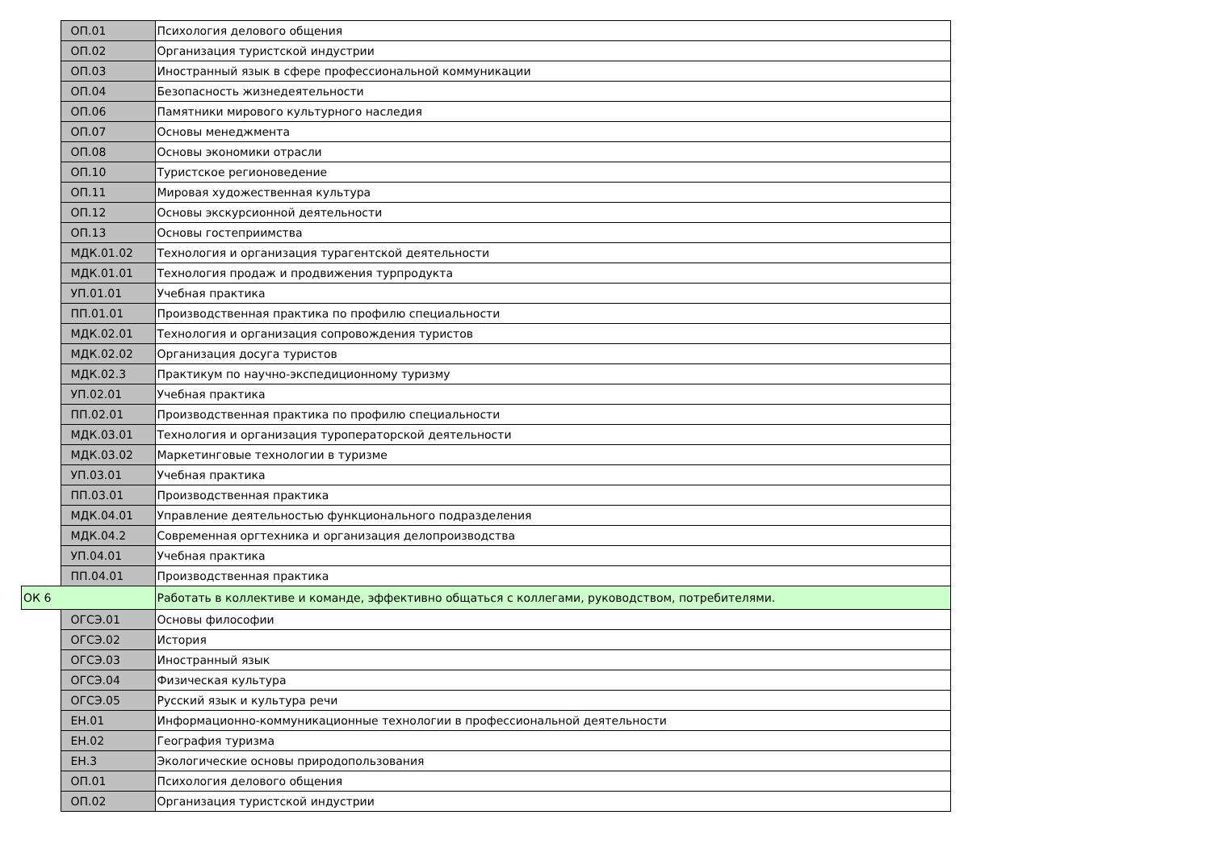| | ОП.01 | Психология делового общения |
| | ОП.02 | Организация туристской индустрии |
| | ОП.03 | Иностранный язык в сфере профессиональной коммуникации |
| | ОП.04 | Безопасность жизнедеятельности |
| | ОП.06 | Памятники мирового культурного наследия |
| | ОП.07 | Основы менеджмента |
| | ОП.08 | Основы экономики отрасли |
| | ОП.10 | Туристское регионоведение |
| | ОП.11 | Мировая художественная культура |
| | ОП.12 | Основы экскурсионной деятельности |
| | ОП.13 | Основы гостеприимства |
| | МДК.01.02 | Технология и организация турагентской деятельности |
| | МДК.01.01 | Технология продаж и продвижения турпродукта |
| | УП.01.01 | Учебная практика |
| | ПП.01.01 | Производственная практика по профилю специальности |
| | МДК.02.01 | Технология и организация сопровождения туристов |
| | МДК.02.02 | Организация досуга туристов |
| | МДК.02.3 | Практикум по научно-экспедиционному туризму |
| | УП.02.01 | Учебная практика |
| | ПП.02.01 | Производственная практика по профилю специальности |
| | МДК.03.01 | Технология и организация туроператорской деятельности |
| | МДК.03.02 | Маркетинговые технологии в туризме |
| | УП.03.01 | Учебная практика |
| | ПП.03.01 | Производственная практика |
| | МДК.04.01 | Управление деятельностью функционального подразделения |
| | МДК.04.2 | Современная оргтехника и организация делопроизводства |
| | УП.04.01 | Учебная практика |
| | ПП.04.01 | Производственная практика |
| ОК 6 | | Работать в коллективе и команде, эффективно общаться с коллегами, руководством, потребителями. |
| | ОГСЭ.01 | Основы философии |
| | ОГСЭ.02 | История |
| | ОГСЭ.03 | Иностранный язык |
| | ОГСЭ.04 | Физическая культура |
| | ОГСЭ.05 | Русский язык и культура речи |
| | ЕН.01 | Информационно-коммуникационные технологии в профессиональной деятельности |
| | ЕН.02 | География туризма |
| | ЕН.3 | Экологические основы природопользования |
| | ОП.01 | Психология делового общения |
| | ОП.02 | Организация туристской индустрии |